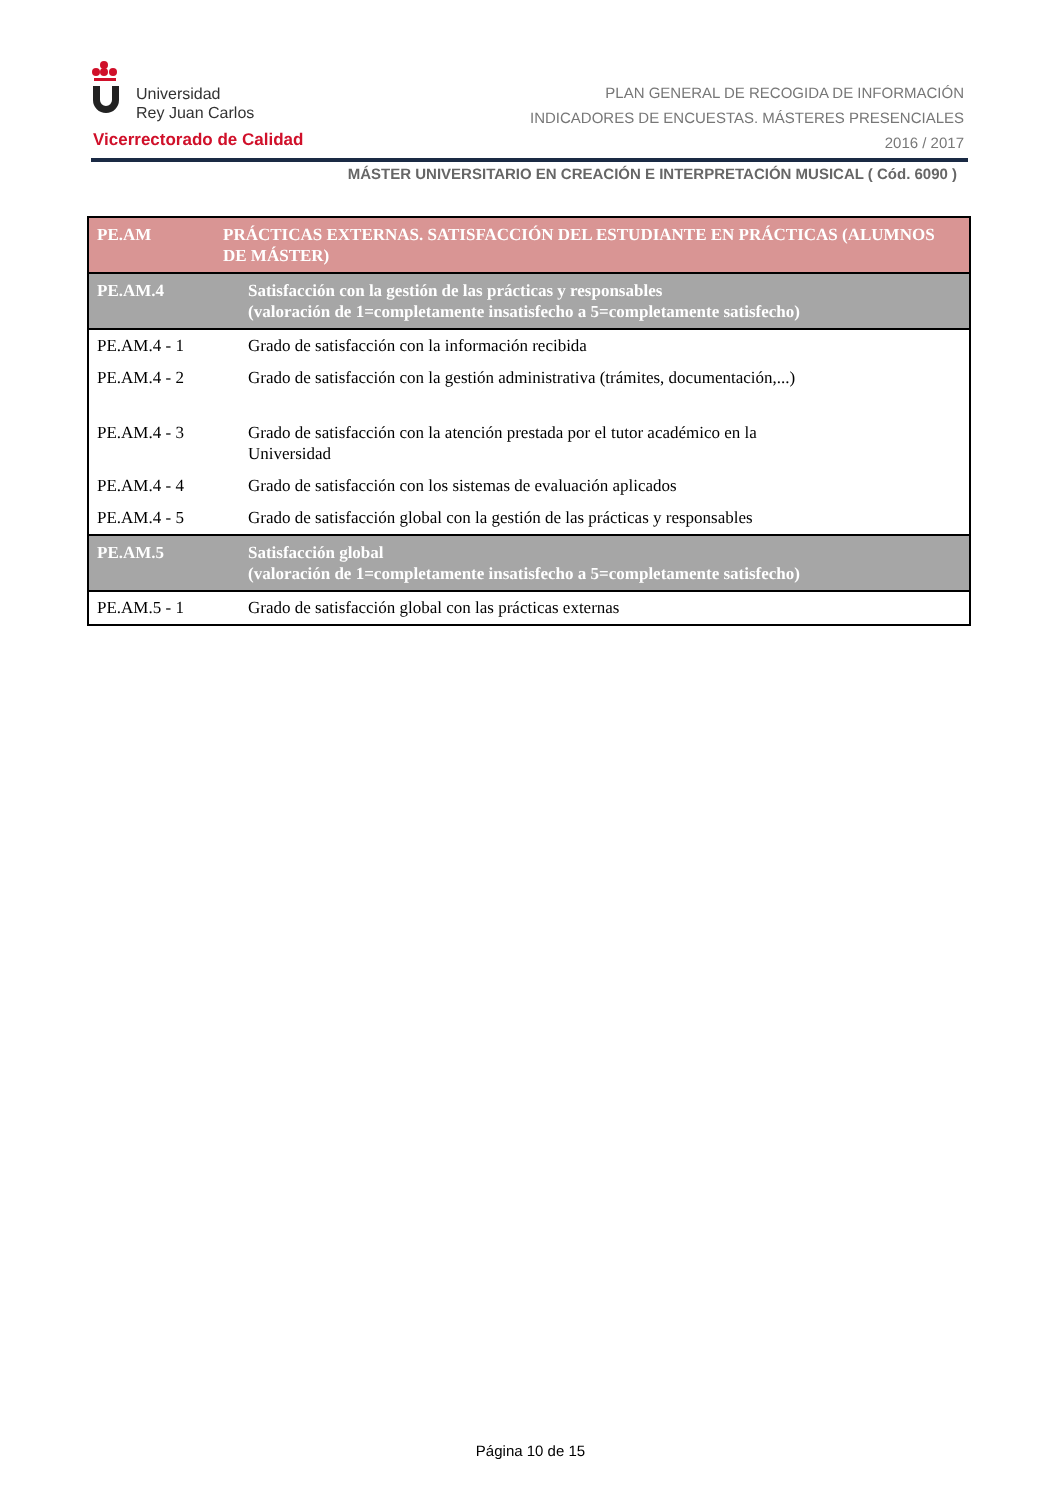Universidad
Rey Juan Carlos
Vicerrectorado de Calidad
PLAN GENERAL DE RECOGIDA DE INFORMACIÓN
INDICADORES DE ENCUESTAS. MÁSTERES PRESENCIALES
2016 / 2017
MÁSTER UNIVERSITARIO EN CREACIÓN E INTERPRETACIÓN MUSICAL ( Cód. 6090 )
| PE.AM | PRÁCTICAS EXTERNAS. SATISFACCIÓN DEL ESTUDIANTE EN PRÁCTICAS (ALUMNOS DE MÁSTER) |
| --- | --- |
| PE.AM.4 | Satisfacción con la gestión de las prácticas y responsables (valoración de 1=completamente insatisfecho a 5=completamente satisfecho) |
| PE.AM.4 - 1 | Grado de satisfacción con la información recibida |
| PE.AM.4 - 2 | Grado de satisfacción con la gestión administrativa (trámites, documentación,...) |
| PE.AM.4 - 3 | Grado de satisfacción con la atención prestada por el tutor académico en la Universidad |
| PE.AM.4 - 4 | Grado de satisfacción con los sistemas de evaluación aplicados |
| PE.AM.4 - 5 | Grado de satisfacción global con la gestión de las prácticas y responsables |
| PE.AM.5 | Satisfacción global (valoración de 1=completamente insatisfecho a 5=completamente satisfecho) |
| PE.AM.5 - 1 | Grado de satisfacción global con las prácticas externas |
Página 10 de 15